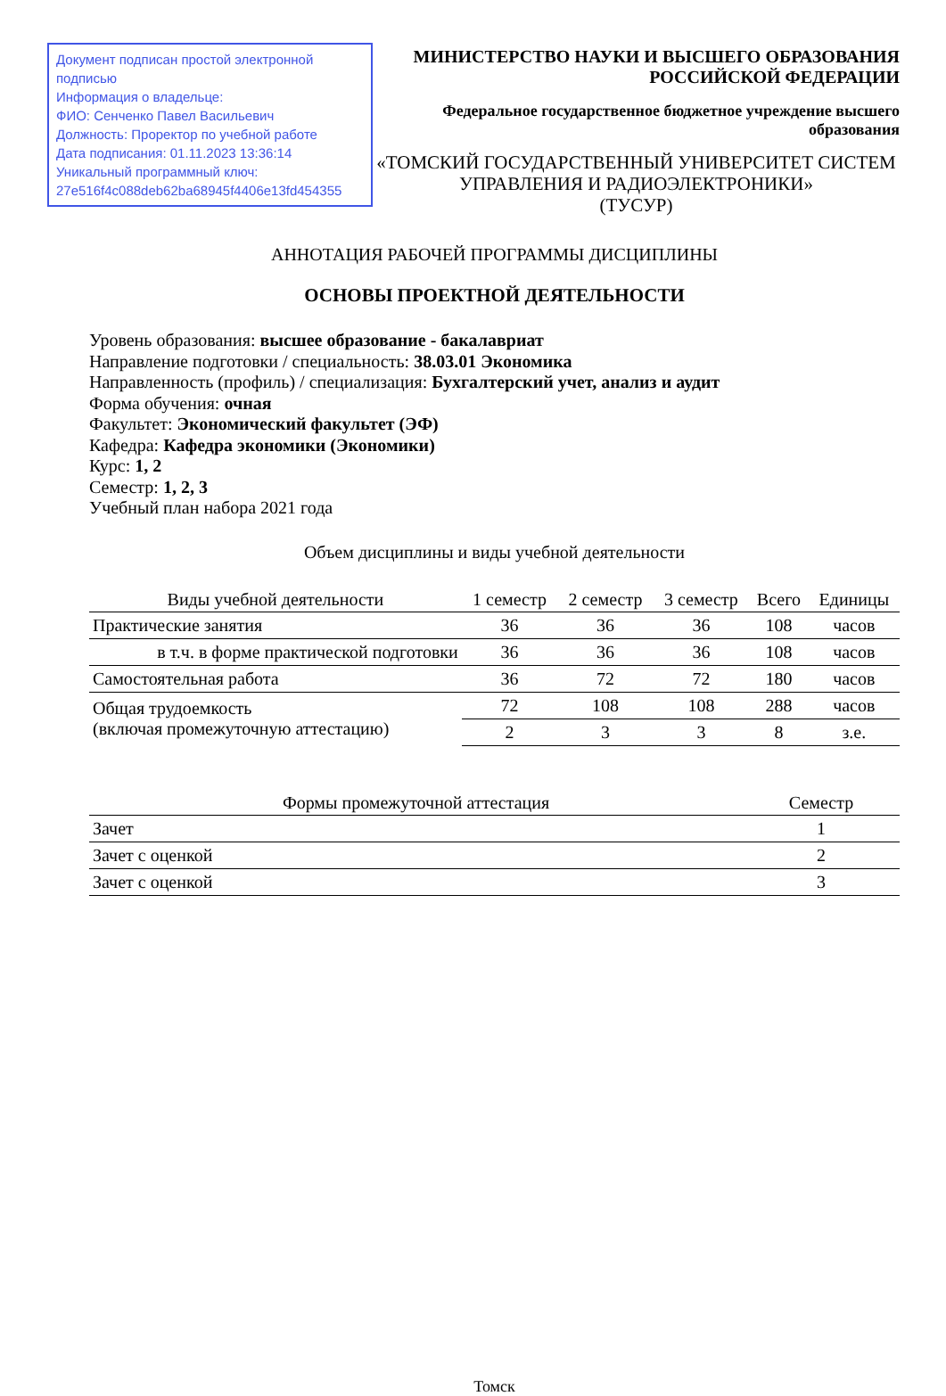Документ подписан простой электронной подписью
Информация о владельце:
ФИО: Сенченко Павел Васильевич
Должность: Проректор по учебной работе
Дата подписания: 01.11.2023 13:36:14
Уникальный программный ключ:
27e516f4c088deb62ba68945f4406e13fd454355
МИНИСТЕРСТВО НАУКИ И ВЫСШЕГО ОБРАЗОВАНИЯ РОССИЙСКОЙ ФЕДЕРАЦИИ
Федеральное государственное бюджетное учреждение высшего образования
«ТОМСКИЙ ГОСУДАРСТВЕННЫЙ УНИВЕРСИТЕТ СИСТЕМ
УПРАВЛЕНИЯ И РАДИОЭЛЕКТРОНИКИ»
(ТУСУР)
АННОТАЦИЯ РАБОЧЕЙ ПРОГРАММЫ ДИСЦИПЛИНЫ
ОСНОВЫ ПРОЕКТНОЙ ДЕЯТЕЛЬНОСТИ
Уровень образования: высшее образование - бакалавриат
Направление подготовки / специальность: 38.03.01 Экономика
Направленность (профиль) / специализация: Бухгалтерский учет, анализ и аудит
Форма обучения: очная
Факультет: Экономический факультет (ЭФ)
Кафедра: Кафедра экономики (Экономики)
Курс: 1, 2
Семестр: 1, 2, 3
Учебный план набора 2021 года
Объем дисциплины и виды учебной деятельности
| Виды учебной деятельности | 1 семестр | 2 семестр | 3 семестр | Всего | Единицы |
| --- | --- | --- | --- | --- | --- |
| Практические занятия | 36 | 36 | 36 | 108 | часов |
| в т.ч. в форме практической подготовки | 36 | 36 | 36 | 108 | часов |
| Самостоятельная работа | 36 | 72 | 72 | 180 | часов |
| Общая трудоемкость (включая промежуточную аттестацию) | 72 | 108 | 108 | 288 | часов |
| | 2 | 3 | 3 | 8 | з.е. |
| Формы промежуточной аттестация | Семестр |
| --- | --- |
| Зачет | 1 |
| Зачет с оценкой | 2 |
| Зачет с оценкой | 3 |
Томск